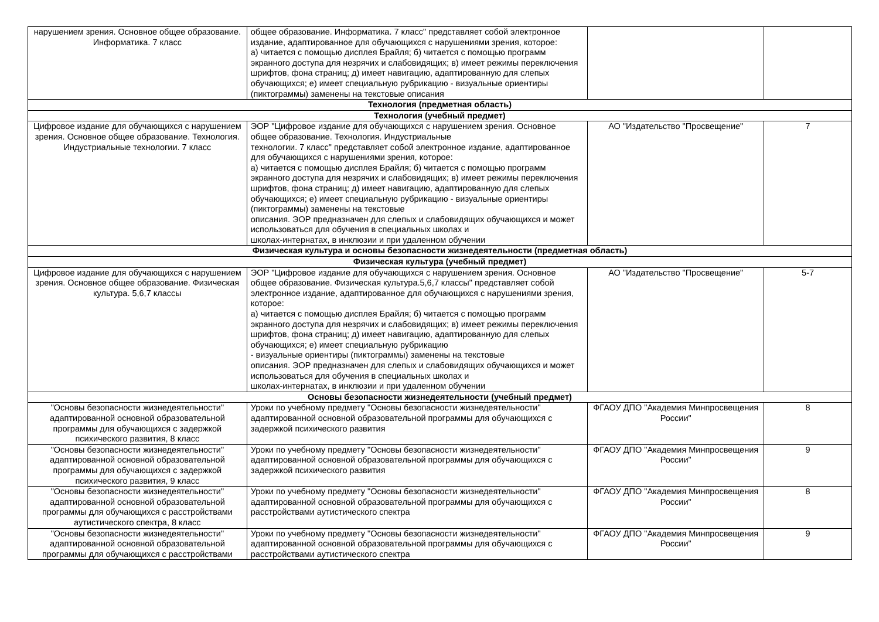| нарушением зрения. Основное общее образование. Информатика. 7 класс | общее образование. Информатика. 7 класс" представляет собой электронное издание, адаптированное для обучающихся с нарушениями зрения, которое: а) читается с помощью дисплея Брайля; б) читается с помощью программ экранного доступа для незрячих и слабовидящих; в) имеет режимы переключения шрифтов, фона страниц; д) имеет навигацию, адаптированную для слепых обучающихся; е) имеет специальную рубрикацию - визуальные ориентиры (пиктограммы) заменены на текстовые описания | | |
| Технология (предметная область) | | | |
| Технология (учебный предмет) | | | |
| Цифровое издание для обучающихся с нарушением зрения. Основное общее образование. Технология. Индустриальные технологии. 7 класс | ЭОР "Цифровое издание для обучающихся с нарушением зрения. Основное общее образование. Технология. Индустриальные технологии. 7 класс" представляет собой электронное издание, адаптированное для обучающихся с нарушениями зрения, которое: а) читается с помощью дисплея Брайля; б) читается с помощью программ экранного доступа для незрячих и слабовидящих; в) имеет режимы переключения шрифтов, фона страниц; д) имеет навигацию, адаптированную для слепых обучающихся; е) имеет специальную рубрикацию - визуальные ориентиры (пиктограммы) заменены на текстовые описания. ЭОР предназначен для слепых и слабовидящих обучающихся и может использоваться для обучения в специальных школах и школах-интернатах, в инклюзии и при удаленном обучении | АО "Издательство "Просвещение" | 7 |
| Физическая культура и основы безопасности жизнедеятельности (предметная область) | | | |
| Физическая культура (учебный предмет) | | | |
| Цифровое издание для обучающихся с нарушением зрения. Основное общее образование. Физическая культура. 5,6,7 классы | ЭОР "Цифровое издание для обучающихся с нарушением зрения. Основное общее образование. Физическая культура.5,6,7 классы" представляет собой электронное издание, адаптированное для обучающихся с нарушениями зрения, которое: а) читается с помощью дисплея Брайля; б) читается с помощью программ экранного доступа для незрячих и слабовидящих; в) имеет режимы переключения шрифтов, фона страниц; д) имеет навигацию, адаптированную для слепых обучающихся; е) имеет специальную рубрикацию - визуальные ориентиры (пиктограммы) заменены на текстовые описания. ЭОР предназначен для слепых и слабовидящих обучающихся и может использоваться для обучения в специальных школах и школах-интернатах, в инклюзии и при удаленном обучении | АО "Издательство "Просвещение" | 5-7 |
| Основы безопасности жизнедеятельности (учебный предмет) | | | |
| "Основы безопасности жизнедеятельности" адаптированной основной образовательной программы для обучающихся с задержкой психического развития, 8 класс | Уроки по учебному предмету "Основы безопасности жизнедеятельности" адаптированной основной образовательной программы для обучающихся с задержкой психического развития | ФГАОУ ДПО "Академия Минпросвещения России" | 8 |
| "Основы безопасности жизнедеятельности" адаптированной основной образовательной программы для обучающихся с задержкой психического развития, 9 класс | Уроки по учебному предмету "Основы безопасности жизнедеятельности" адаптированной основной образовательной программы для обучающихся с задержкой психического развития | ФГАОУ ДПО "Академия Минпросвещения России" | 9 |
| "Основы безопасности жизнедеятельности" адаптированной основной образовательной программы для обучающихся с расстройствами аутистического спектра, 8 класс | Уроки по учебному предмету "Основы безопасности жизнедеятельности" адаптированной основной образовательной программы для обучающихся с расстройствами аутистического спектра | ФГАОУ ДПО "Академия Минпросвещения России" | 8 |
| "Основы безопасности жизнедеятельности" адаптированной основной образовательной программы для обучающихся с расстройствами | Уроки по учебному предмету "Основы безопасности жизнедеятельности" адаптированной основной образовательной программы для обучающихся с расстройствами аутистического спектра | ФГАОУ ДПО "Академия Минпросвещения России" | 9 |